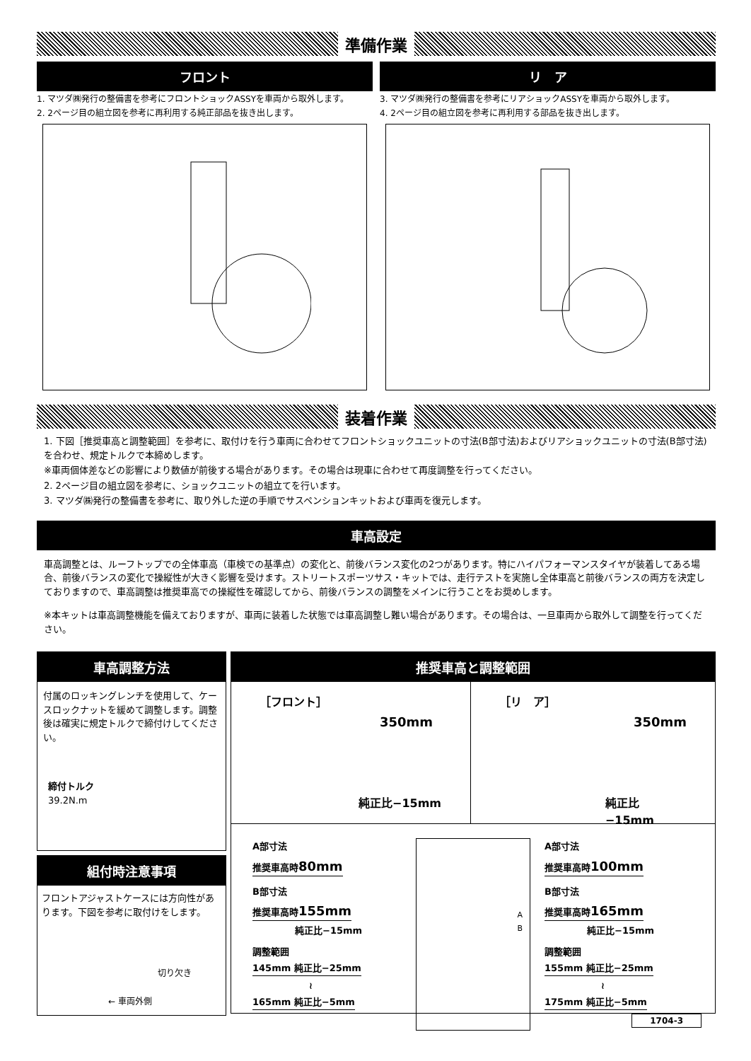準備作業
フロント
1. マツダ㈱発行の整備書を参考にフロントショックASSYを車両から取外します。
2. 2ページ目の組立図を参考に再利用する純正部品を抜き出します。
リ　ア
3. マツダ㈱発行の整備書を参考にリアショックASSYを車両から取外します。
4. 2ページ目の組立図を参考に再利用する部品を抜き出します。
装着作業
1. 下図［推奨車高と調整範囲］を参考に、取付けを行う車両に合わせてフロントショックユニットの寸法(B部寸法)およびリアショックユニットの寸法(B部寸法)を合わせ、規定トルクで本締めします。
※車両個体差などの影響により数値が前後する場合があります。その場合は現車に合わせて再度調整を行ってください。
2. 2ページ目の組立図を参考に、ショックユニットの組立てを行います。
3. マツダ㈱発行の整備書を参考に、取り外した逆の手順でサスペンションキットおよび車両を復元します。
車高設定
車高調整とは、ルーフトップでの全体車高（車検での基準点）の変化と、前後バランス変化の2つがあります。特にハイパフォーマンスタイヤが装着してある場合、前後バランスの変化で操縦性が大きく影響を受けます。ストリートスポーツサス・キットでは、走行テストを実施し全体車高と前後バランスの両方を決定しておりますので、車高調整は推奨車高での操縦性を確認してから、前後バランスの調整をメインに行うことをお奨めします。
※本キットは車高調整機能を備えておりますが、車両に装着した状態では車高調整し難い場合があります。その場合は、一旦車両から取外して調整を行ってください。
車高調整方法
付属のロッキングレンチを使用して、ケースロックナットを緩めて調整します。調整後は確実に規定トルクで締付けしてください。
締付トルク
39.2N.m
組付時注意事項
フロントアジャストケースには方向性があります。下図を参考に取付けをします。
切り欠き
← 車両外側
推奨車高と調整範囲
［フロント］
350mm
純正比−15mm
［リ　ア］
350mm
純正比−15mm
A部寸法
推奨車高時80mm
B部寸法
推奨車高時155mm
純正比−15mm
調整範囲
145mm 純正比−25mm
≀
165mm 純正比−5mm
A
B
A部寸法
推奨車高時100mm
B部寸法
推奨車高時165mm
純正比−15mm
調整範囲
155mm 純正比−25mm
≀
175mm 純正比−5mm
1704-3